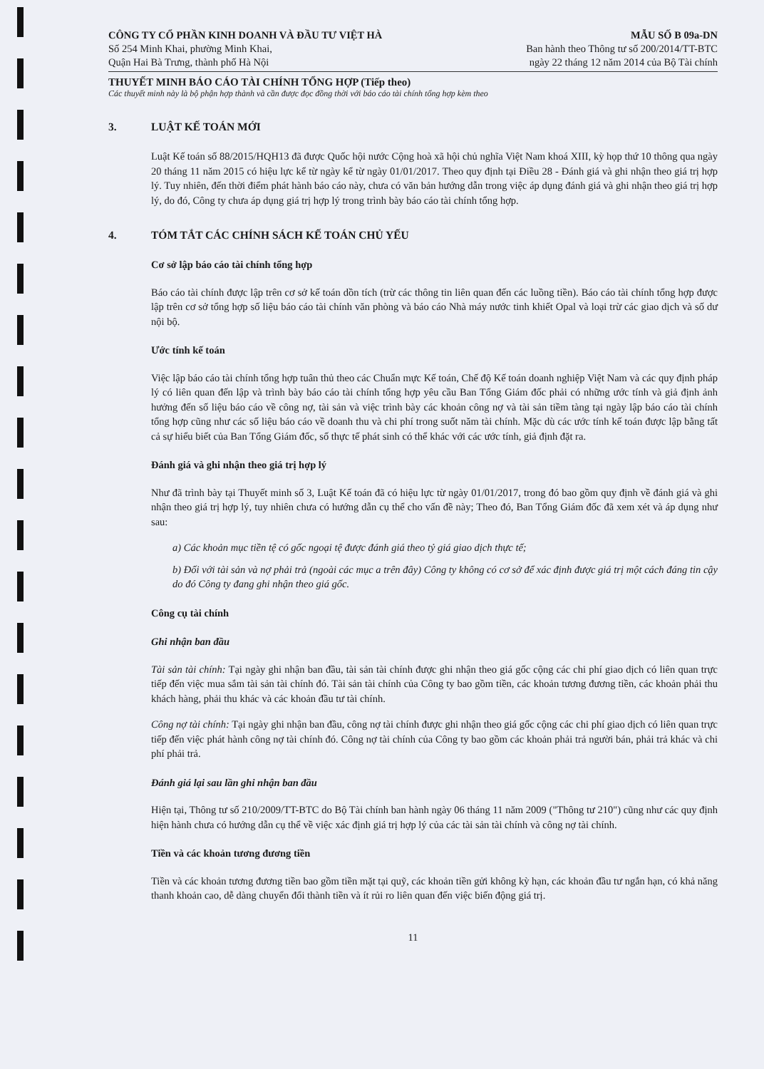CÔNG TY CỔ PHẦN KINH DOANH VÀ ĐẦU TƯ VIỆT HÀ
Số 254 Minh Khai, phường Minh Khai,
Quận Hai Bà Trưng, thành phố Hà Nội
MẪU SỐ B 09a-DN
Ban hành theo Thông tư số 200/2014/TT-BTC
ngày 22 tháng 12 năm 2014 của Bộ Tài chính
THUYẾT MINH BÁO CÁO TÀI CHÍNH TỔNG HỢP (Tiếp theo)
Các thuyết minh này là bộ phận hợp thành và cần được đọc đồng thời với báo cáo tài chính tổng hợp kèm theo
3. LUẬT KẾ TOÁN MỚI
Luật Kế toán số 88/2015/HQH13 đã được Quốc hội nước Cộng hoà xã hội chủ nghĩa Việt Nam khoá XIII, kỳ họp thứ 10 thông qua ngày 20 tháng 11 năm 2015 có hiệu lực kể từ ngày kể từ ngày 01/01/2017. Theo quy định tại Điều 28 - Đánh giá và ghi nhận theo giá trị hợp lý. Tuy nhiên, đến thời điểm phát hành báo cáo này, chưa có văn bản hướng dẫn trong việc áp dụng đánh giá và ghi nhận theo giá trị hợp lý, do đó, Công ty chưa áp dụng giá trị hợp lý trong trình bày báo cáo tài chính tổng hợp.
4. TÓM TẮT CÁC CHÍNH SÁCH KẾ TOÁN CHỦ YẾU
Cơ sở lập báo cáo tài chính tổng hợp
Báo cáo tài chính được lập trên cơ sở kế toán dồn tích (trừ các thông tin liên quan đến các luồng tiền). Báo cáo tài chính tổng hợp được lập trên cơ sở tổng hợp số liệu báo cáo tài chính văn phòng và báo cáo Nhà máy nước tinh khiết Opal và loại trừ các giao dịch và số dư nội bộ.
Ước tính kế toán
Việc lập báo cáo tài chính tổng hợp tuân thủ theo các Chuẩn mực Kế toán, Chế độ Kế toán doanh nghiệp Việt Nam và các quy định pháp lý có liên quan đến lập và trình bày báo cáo tài chính tổng hợp yêu cầu Ban Tổng Giám đốc phải có những ước tính và giả định ảnh hưởng đến số liệu báo cáo về công nợ, tài sản và việc trình bày các khoản công nợ và tài sản tiềm tàng tại ngày lập báo cáo tài chính tổng hợp cũng như các số liệu báo cáo về doanh thu và chi phí trong suốt năm tài chính. Mặc dù các ước tính kế toán được lập bằng tất cả sự hiểu biết của Ban Tổng Giám đốc, số thực tế phát sinh có thể khác với các ước tính, giả định đặt ra.
Đánh giá và ghi nhận theo giá trị hợp lý
Như đã trình bày tại Thuyết minh số 3, Luật Kế toán đã có hiệu lực từ ngày 01/01/2017, trong đó bao gồm quy định về đánh giá và ghi nhận theo giá trị hợp lý, tuy nhiên chưa có hướng dẫn cụ thể cho vấn đề này; Theo đó, Ban Tổng Giám đốc đã xem xét và áp dụng như sau:
a) Các khoản mục tiền tệ có gốc ngoại tệ được đánh giá theo tỷ giá giao dịch thực tế;
b) Đối với tài sản và nợ phải trả (ngoài các mục a trên đây) Công ty không có cơ sở để xác định được giá trị một cách đáng tin cậy do đó Công ty đang ghi nhận theo giá gốc.
Công cụ tài chính
Ghi nhận ban đầu
Tài sản tài chính: Tại ngày ghi nhận ban đầu, tài sản tài chính được ghi nhận theo giá gốc cộng các chi phí giao dịch có liên quan trực tiếp đến việc mua sắm tài sản tài chính đó. Tài sản tài chính của Công ty bao gồm tiền, các khoản tương đương tiền, các khoản phải thu khách hàng, phải thu khác và các khoản đầu tư tài chính.
Công nợ tài chính: Tại ngày ghi nhận ban đầu, công nợ tài chính được ghi nhận theo giá gốc cộng các chi phí giao dịch có liên quan trực tiếp đến việc phát hành công nợ tài chính đó. Công nợ tài chính của Công ty bao gồm các khoản phải trả người bán, phải trả khác và chi phí phải trả.
Đánh giá lại sau lần ghi nhận ban đầu
Hiện tại, Thông tư số 210/2009/TT-BTC do Bộ Tài chính ban hành ngày 06 tháng 11 năm 2009 ("Thông tư 210") cũng như các quy định hiện hành chưa có hướng dẫn cụ thể về việc xác định giá trị hợp lý của các tài sản tài chính và công nợ tài chính.
Tiền và các khoản tương đương tiền
Tiền và các khoản tương đương tiền bao gồm tiền mặt tại quỹ, các khoản tiền gửi không kỳ hạn, các khoản đầu tư ngắn hạn, có khả năng thanh khoản cao, dễ dàng chuyển đổi thành tiền và ít rủi ro liên quan đến việc biến động giá trị.
11